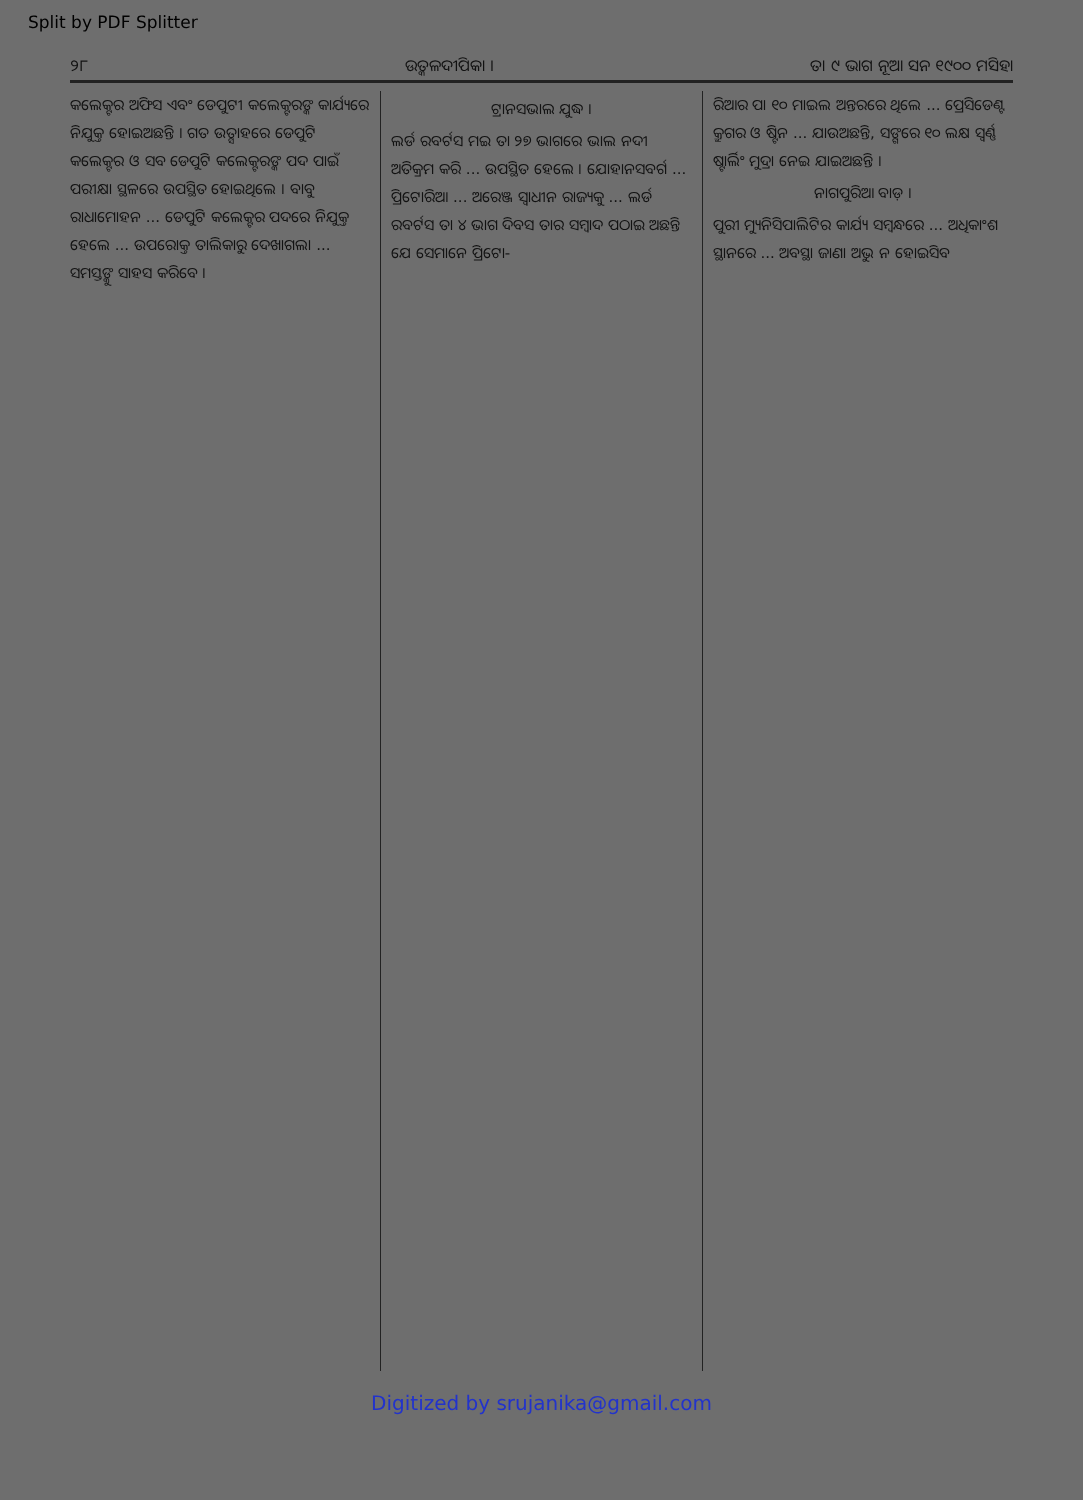Split by PDF Splitter
୨୮ ଉତ୍କଳଦୀପିକା । ତା ୯ ଭାଗ ନୂଆ ସନ ୧୯୦୦ ମସିହା
କଲେକ୍ଟର ଅଫିସ ଏବଂ ଡେପୁଟୀ କଲେକ୍ଟରଙ୍କ କାର୍ଯ୍ୟରେ ନିଯୁକ୍ତ ହୋଇଅଛନ୍ତି । ଗତ ଉତ୍ସାହରେ ଡେପୁଟି କଲେକ୍ଟର ଓ ସବ ଡେପୁଟି କଲେକ୍ଟରଙ୍କ ପଦ ପାଇଁ ପରୀକ୍ଷା ସ୍ଥଳରେ ଉପସ୍ଥିତ ହୋଇଥିଲେ । ବାବୁ ରାଧାମୋହନ ... ଡେପୁଟି କଲେକ୍ଟର ପଦରେ ନିଯୁକ୍ତ ହେଲେ ... ଉପରୋକ୍ତ ତାଲିକାରୁ ଦେଖାଗଲା ... ସମସ୍ତଙ୍କୁ ସାହସ କରିବେ ।
ଟ୍ରାନସଭାଲ ଯୁଦ୍ଧ ।
ଲର୍ଡ ରବର୍ଟସ ମଇ ତା ୨୭ ଭାଗରେ ଭାଲ ନଦୀ ଅତିକ୍ରମ କରି ... ଉପସ୍ଥିତ ହେଲେ । ଯୋହାନସବର୍ଗ ... ପ୍ରିଟୋରିଆ ... ଅରେଞ୍ଜ ସ୍ୱାଧୀନ ରାଜ୍ୟକୁ ... ଲର୍ଡ ରବର୍ଟସ ତା ୪ ଭାଗ ଦିବସ ତାର ସମ୍ବାଦ ପଠାଇ ଅଛନ୍ତି ଯେ ସେମାନେ ପ୍ରିଟୋ-
ରିଆର ପା ୧୦ ମାଇଲ ଅନ୍ତରରେ ଥିଲେ ... ପ୍ରେସିଡେଣ୍ଟ କ୍ରୁଗର ଓ ଷ୍ଟିନ ... ଯାଉଅଛନ୍ତି, ସଙ୍ଗରେ ୧୦ ଲକ୍ଷ ସ୍ୱର୍ଣ୍ଣ ଷ୍ଟାର୍ଲିଂ ମୁଦ୍ରା ନେଇ ଯାଇଅଛନ୍ତି ।
ନାଗପୁରିଆ ବାଡ଼ ।
ପୁରୀ ମ୍ୟୁନିସିପାଲିଟିର କାର୍ଯ୍ୟ ସମ୍ବନ୍ଧରେ ... ଅଧିକାଂଶ ସ୍ଥାନରେ ... ଅବସ୍ଥା ଜାଣା ଅଭୁ ନ ହୋଇସିବ
Digitized by srujanika@gmail.com